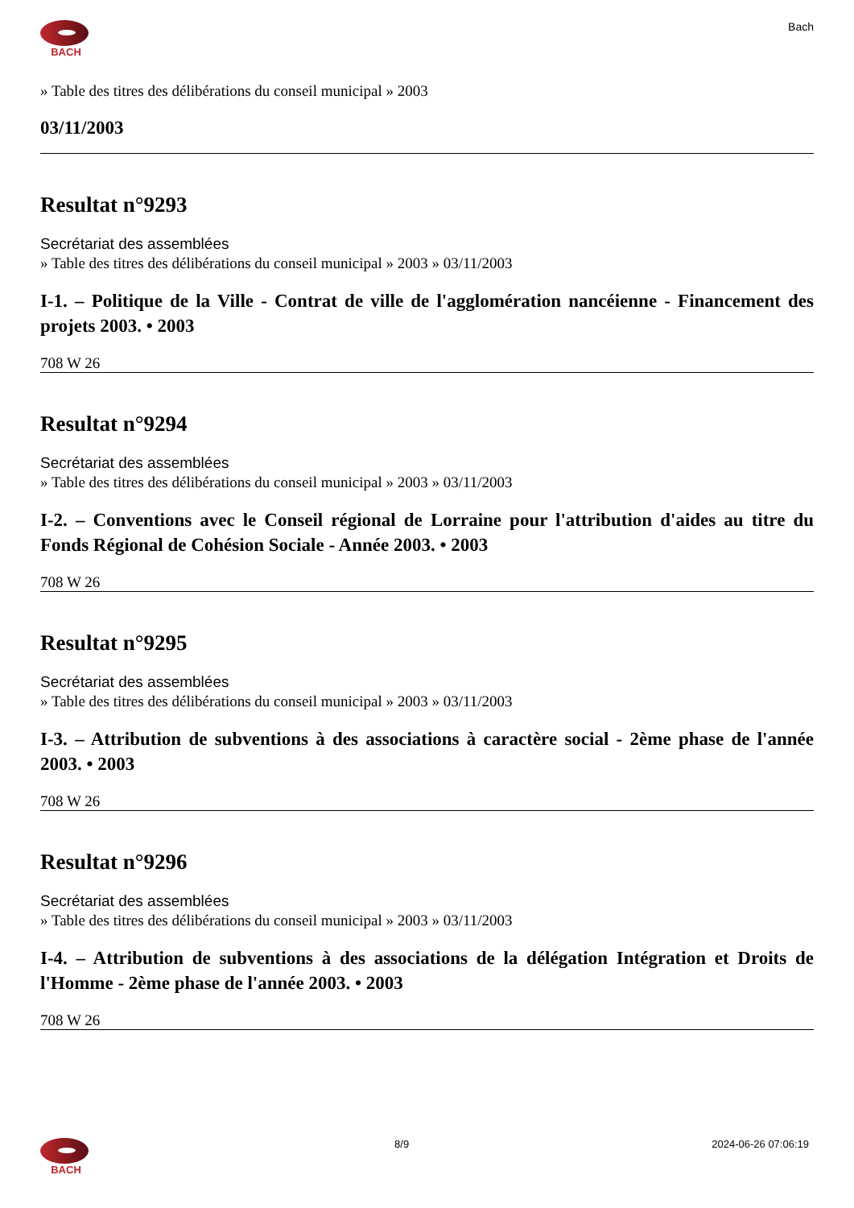BACH Bach
» Table des titres des délibérations du conseil municipal » 2003
03/11/2003
Resultat n°9293
Secrétariat des assemblées
» Table des titres des délibérations du conseil municipal » 2003 » 03/11/2003
I-1. – Politique de la Ville - Contrat de ville de l'agglomération nancéienne - Financement des projets 2003. • 2003
708 W 26
Resultat n°9294
Secrétariat des assemblées
» Table des titres des délibérations du conseil municipal » 2003 » 03/11/2003
I-2. – Conventions avec le Conseil régional de Lorraine pour l'attribution d'aides au titre du Fonds Régional de Cohésion Sociale - Année 2003. • 2003
708 W 26
Resultat n°9295
Secrétariat des assemblées
» Table des titres des délibérations du conseil municipal » 2003 » 03/11/2003
I-3. – Attribution de subventions à des associations à caractère social - 2ème phase de l'année 2003. • 2003
708 W 26
Resultat n°9296
Secrétariat des assemblées
» Table des titres des délibérations du conseil municipal » 2003 » 03/11/2003
I-4. – Attribution de subventions à des associations de la délégation Intégration et Droits de l'Homme - 2ème phase de l'année 2003. • 2003
708 W 26
BACH 8/9 2024-06-26 07:06:19